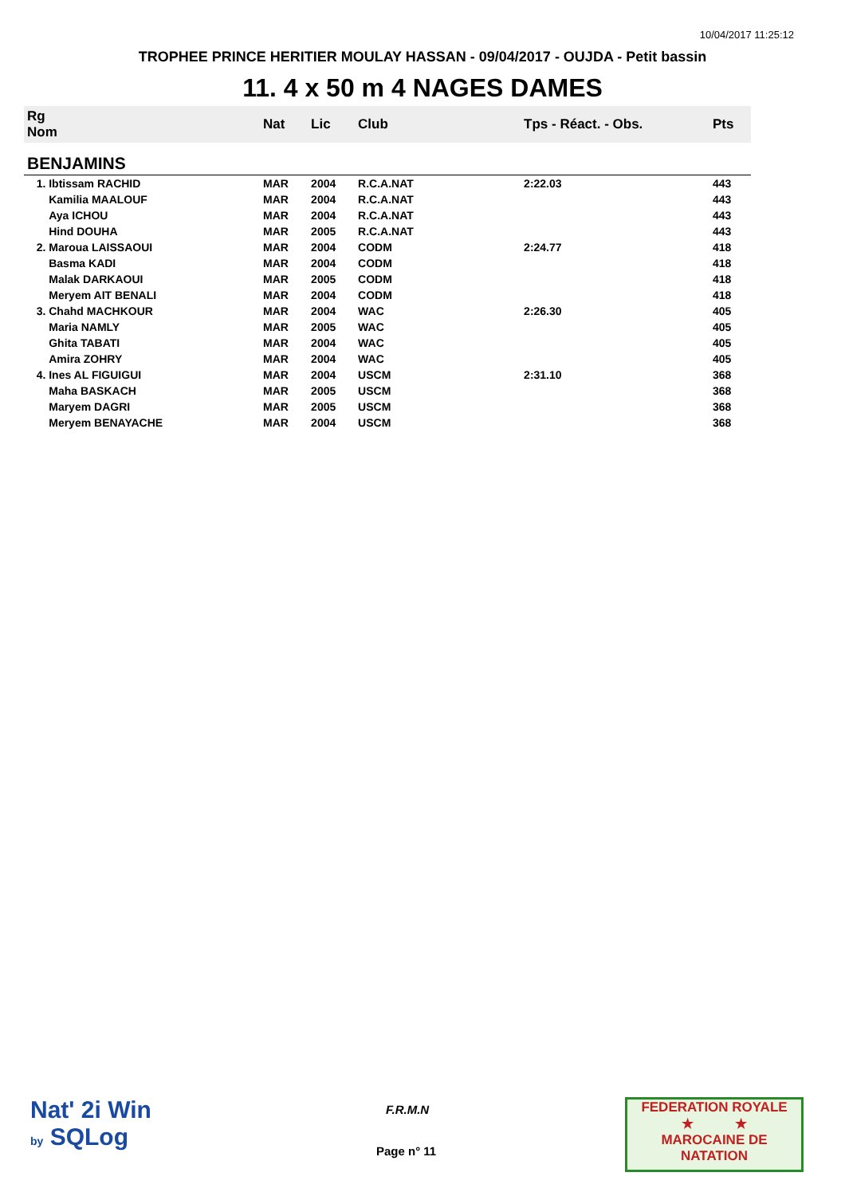10/04/2017 11:25:12
TROPHEE PRINCE HERITIER MOULAY HASSAN - 09/04/2017 - OUJDA - Petit bassin
11. 4 x 50 m 4 NAGES DAMES
| Rg Nom | | Nat | Lic | Club | Tps - Réact. - Obs. | Pts |
| --- | --- | --- | --- | --- | --- | --- |
| BENJAMINS | | | | | | |
| 1. Ibtissam RACHID | | MAR | 2004 | R.C.A.NAT | 2:22.03 | 443 |
| Kamilia MAALOUF | | MAR | 2004 | R.C.A.NAT | | 443 |
| Aya ICHOU | | MAR | 2004 | R.C.A.NAT | | 443 |
| Hind DOUHA | | MAR | 2005 | R.C.A.NAT | | 443 |
| 2. Maroua LAISSAOUI | | MAR | 2004 | CODM | 2:24.77 | 418 |
| Basma KADI | | MAR | 2004 | CODM | | 418 |
| Malak DARKAOUI | | MAR | 2005 | CODM | | 418 |
| Meryem AIT BENALI | | MAR | 2004 | CODM | | 418 |
| 3. Chahd MACHKOUR | | MAR | 2004 | WAC | 2:26.30 | 405 |
| Maria NAMLY | | MAR | 2005 | WAC | | 405 |
| Ghita TABATI | | MAR | 2004 | WAC | | 405 |
| Amira ZOHRY | | MAR | 2004 | WAC | | 405 |
| 4. Ines AL FIGUIGUI | | MAR | 2004 | USCM | 2:31.10 | 368 |
| Maha BASKACH | | MAR | 2005 | USCM | | 368 |
| Maryem DAGRI | | MAR | 2005 | USCM | | 368 |
| Meryem BENAYACHE | | MAR | 2004 | USCM | | 368 |
Nat' 2i Win
by SQLog
F.R.M.N
Page n° 11
FEDERATION ROYALE
★ ★
MAROCAINE DE NATATION